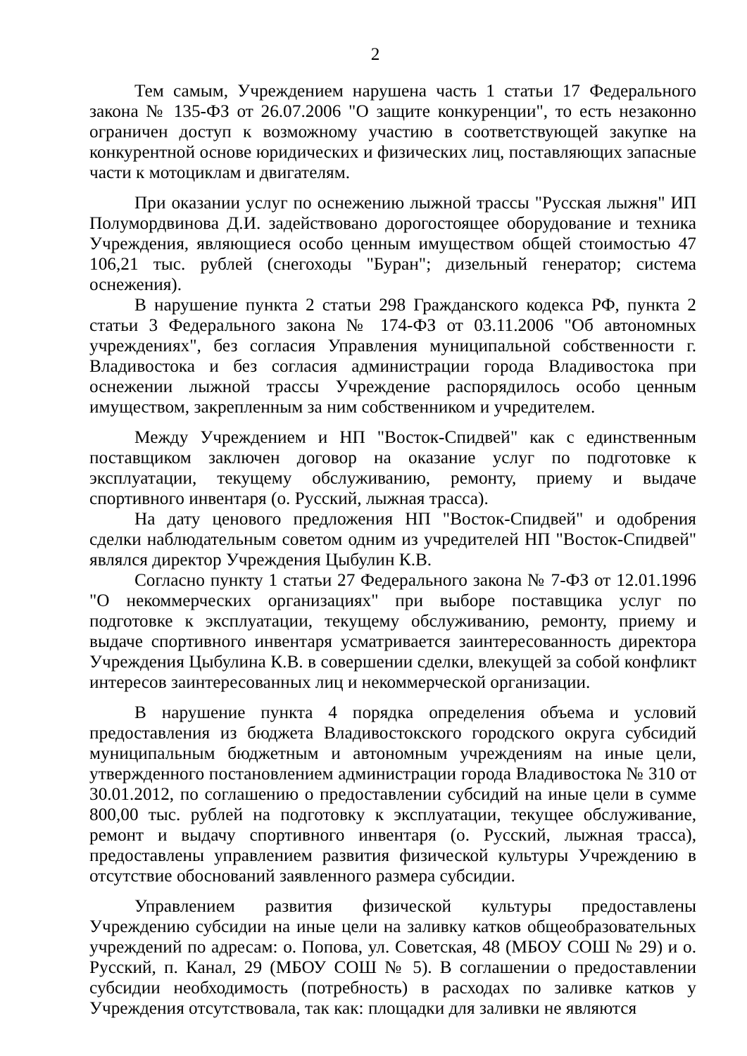2
Тем самым, Учреждением нарушена часть 1 статьи 17 Федерального закона № 135-ФЗ от 26.07.2006 "О защите конкуренции", то есть незаконно ограничен доступ к возможному участию в соответствующей закупке на конкурентной основе юридических и физических лиц, поставляющих запасные части к мотоциклам и двигателям.
При оказании услуг по оснежению лыжной трассы "Русская лыжня" ИП Полумордвинова Д.И. задействовано дорогостоящее оборудование и техника Учреждения, являющиеся особо ценным имуществом общей стоимостью 47 106,21 тыс. рублей (снегоходы "Буран"; дизельный генератор; система оснежения).
В нарушение пункта 2 статьи 298 Гражданского кодекса РФ, пункта 2 статьи 3 Федерального закона № 174-ФЗ от 03.11.2006 "Об автономных учреждениях", без согласия Управления муниципальной собственности г. Владивостока и без согласия администрации города Владивостока при оснежении лыжной трассы Учреждение распорядилось особо ценным имуществом, закрепленным за ним собственником и учредителем.
Между Учреждением и НП "Восток-Спидвей" как с единственным поставщиком заключен договор на оказание услуг по подготовке к эксплуатации, текущему обслуживанию, ремонту, приему и выдаче спортивного инвентаря (о. Русский, лыжная трасса).
На дату ценового предложения НП "Восток-Спидвей" и одобрения сделки наблюдательным советом одним из учредителей НП "Восток-Спидвей" являлся директор Учреждения Цыбулин К.В.
Согласно пункту 1 статьи 27 Федерального закона № 7-ФЗ от 12.01.1996 "О некоммерческих организациях" при выборе поставщика услуг по подготовке к эксплуатации, текущему обслуживанию, ремонту, приему и выдаче спортивного инвентаря усматривается заинтересованность директора Учреждения Цыбулина К.В. в совершении сделки, влекущей за собой конфликт интересов заинтересованных лиц и некоммерческой организации.
В нарушение пункта 4 порядка определения объема и условий предоставления из бюджета Владивостокского городского округа субсидий муниципальным бюджетным и автономным учреждениям на иные цели, утвержденного постановлением администрации города Владивостока № 310 от 30.01.2012, по соглашению о предоставлении субсидий на иные цели в сумме 800,00 тыс. рублей на подготовку к эксплуатации, текущее обслуживание, ремонт и выдачу спортивного инвентаря (о. Русский, лыжная трасса), предоставлены управлением развития физической культуры Учреждению в отсутствие обоснований заявленного размера субсидии.
Управлением развития физической культуры предоставлены Учреждению субсидии на иные цели на заливку катков общеобразовательных учреждений по адресам: о. Попова, ул. Советская, 48 (МБОУ СОШ № 29) и о. Русский, п. Канал, 29 (МБОУ СОШ № 5). В соглашении о предоставлении субсидии необходимость (потребность) в расходах по заливке катков у Учреждения отсутствовала, так как: площадки для заливки не являются